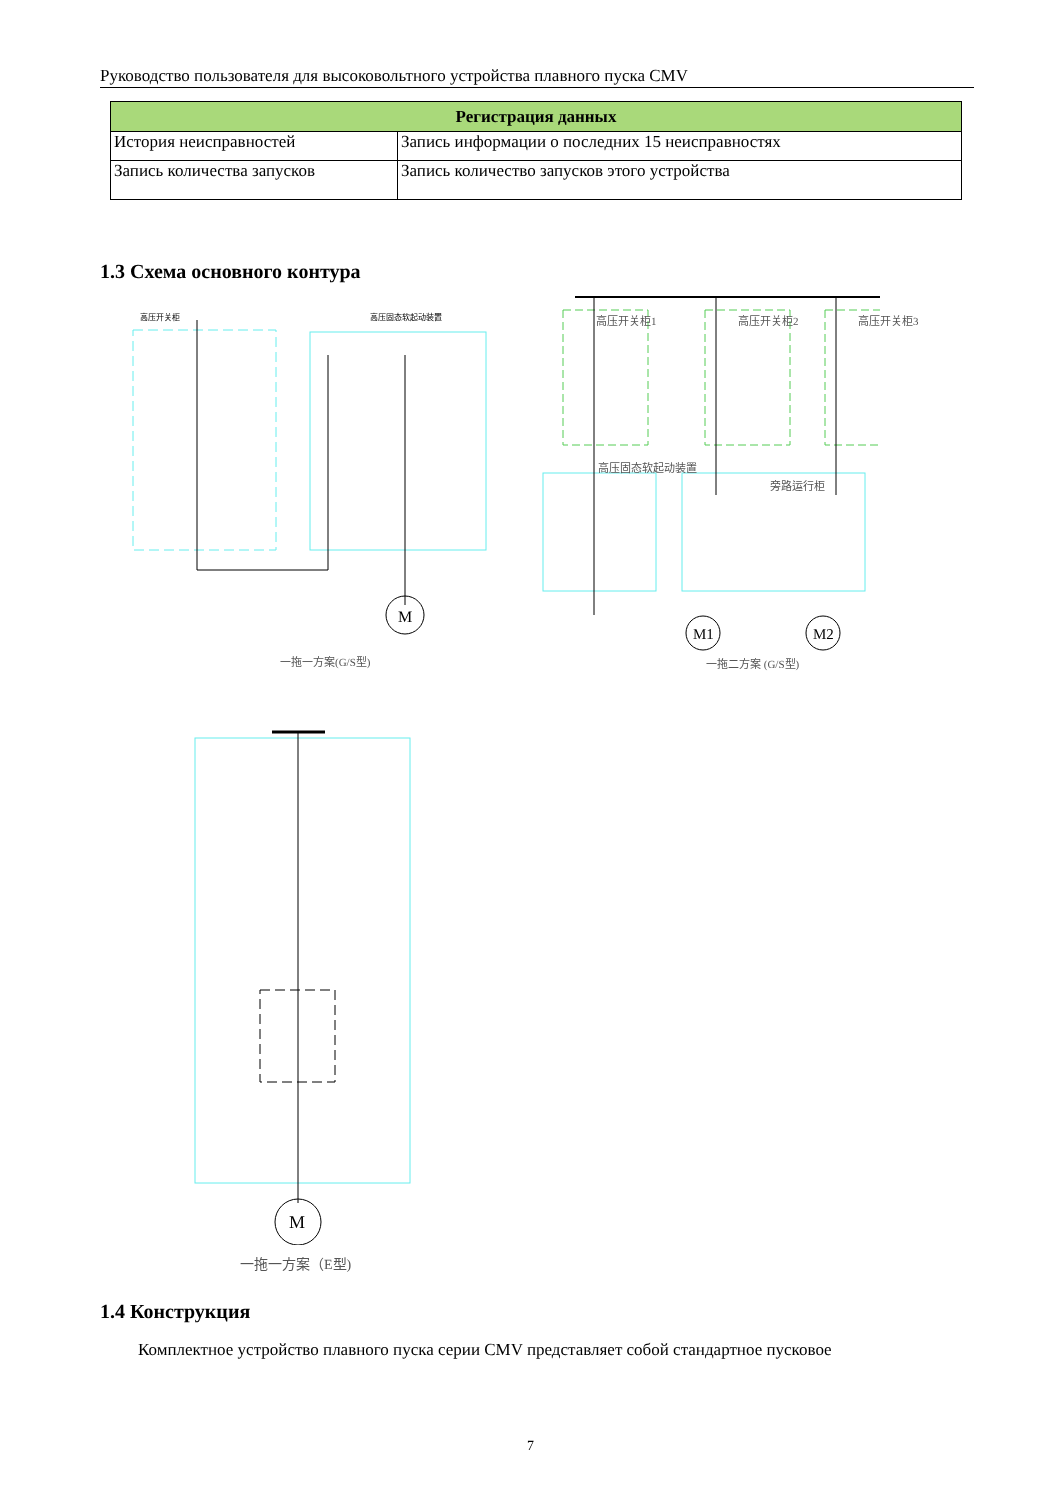Руководство пользователя для высоковольтного устройства плавного пуска CMV
| Регистрация данных | |
| --- | --- |
| История неисправностей | Запись информации о последних 15 неисправностях |
| Запись количества запусков | Запись количество запусков этого устройства |
1.3 Схема основного контура
M
高压开关柜
高压固态软起动装置
一拖一方案(G/S型)
M1
M2
高压开关柜1 高压开关柜2 高压开关柜3
高压固态软起动装置
旁路运行柜
一拖二方案 (G/S型)
M
一拖一方案（E型)
1.4 Конструкция
Комплектное устройство плавного пуска серии CMV представляет собой стандартное пусковое
7